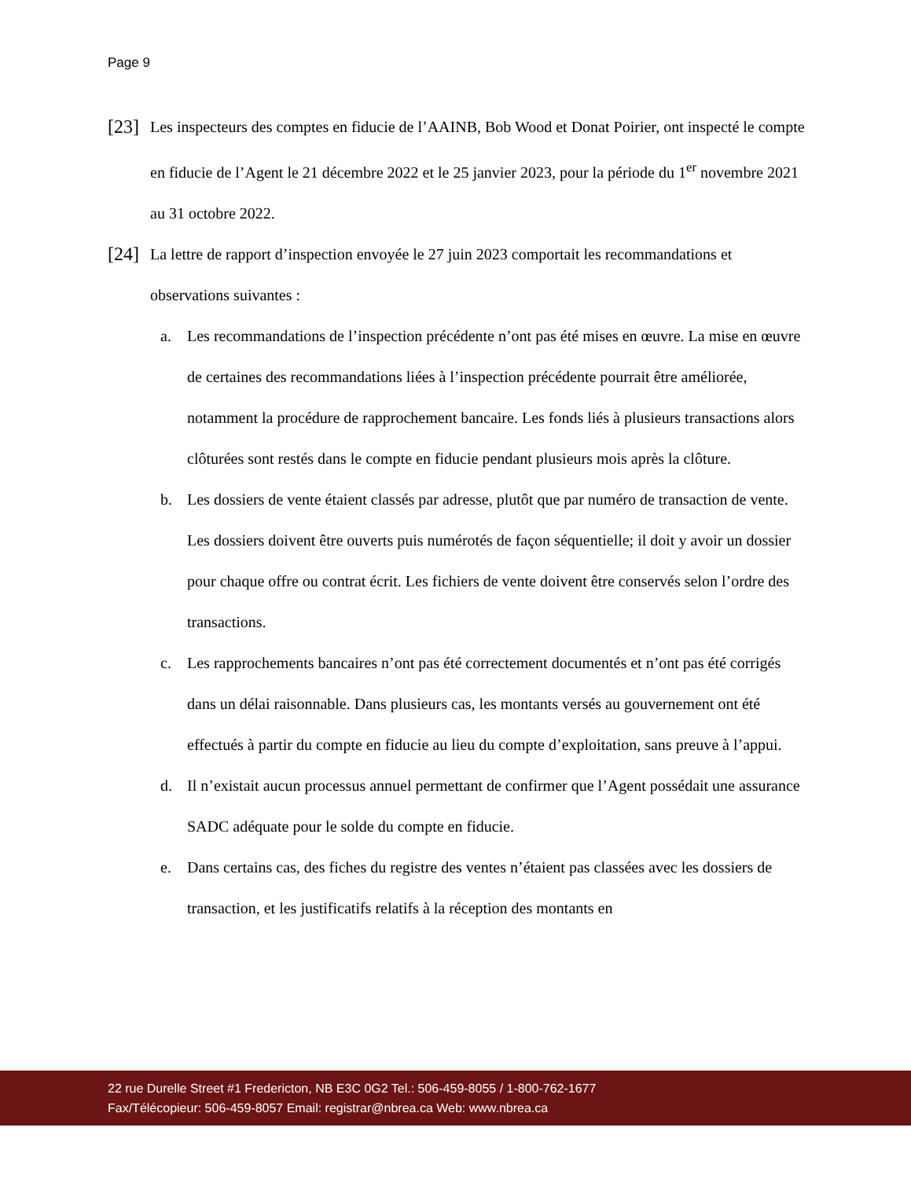Page 9
[23]
Les inspecteurs des comptes en fiducie de l’AAINB, Bob Wood et Donat Poirier, ont inspecté le compte en fiducie de l’Agent le 21 décembre 2022 et le 25 janvier 2023, pour la période du 1<sup>er</sup> novembre 2021 au 31 octobre 2022.
[24]
La lettre de rapport d’inspection envoyée le 27 juin 2023 comportait les recommandations et observations suivantes :
a. Les recommandations de l’inspection précédente n’ont pas été mises en œuvre. La mise en œuvre de certaines des recommandations liées à l’inspection précédente pourrait être améliorée, notamment la procédure de rapprochement bancaire. Les fonds liés à plusieurs transactions alors clôturées sont restés dans le compte en fiducie pendant plusieurs mois après la clôture.
b. Les dossiers de vente étaient classés par adresse, plutôt que par numéro de transaction de vente. Les dossiers doivent être ouverts puis numérotés de façon séquentielle; il doit y avoir un dossier pour chaque offre ou contrat écrit. Les fichiers de vente doivent être conservés selon l’ordre des transactions.
c. Les rapprochements bancaires n’ont pas été correctement documentés et n’ont pas été corrigés dans un délai raisonnable. Dans plusieurs cas, les montants versés au gouvernement ont été effectués à partir du compte en fiducie au lieu du compte d’exploitation, sans preuve à l’appui.
d. Il n’existait aucun processus annuel permettant de confirmer que l’Agent possédait une assurance SADC adéquate pour le solde du compte en fiducie.
e. Dans certains cas, des fiches du registre des ventes n’étaient pas classées avec les dossiers de transaction, et les justificatifs relatifs à la réception des montants en
22 rue Durelle Street #1 Fredericton, NB E3C 0G2 Tel.: 506-459-8055 / 1-800-762-1677
Fax/Télécopieur: 506-459-8057 Email: registrar@nbrea.ca Web: www.nbrea.ca